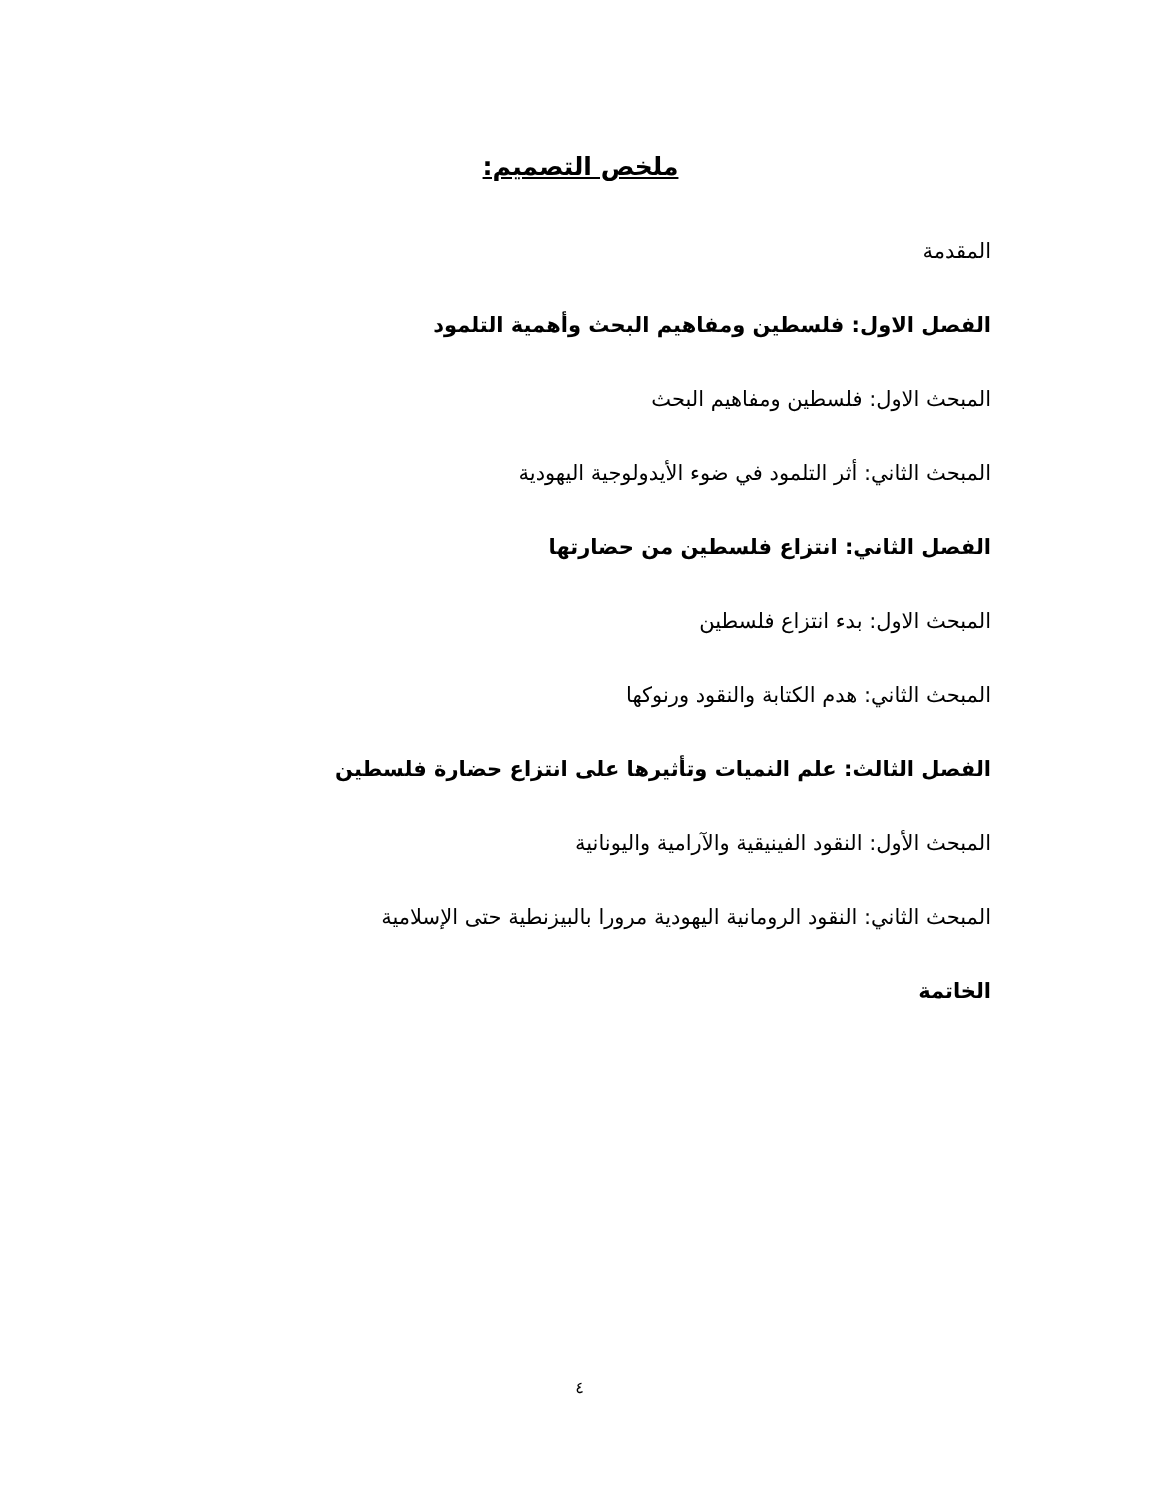ملخص التصميم:
المقدمة
الفصل الاول: فلسطين ومفاهيم البحث وأهمية التلمود
المبحث الاول: فلسطين ومفاهيم البحث
المبحث الثاني: أثر التلمود في ضوء الأيدولوجية اليهودية
الفصل الثاني: انتزاع فلسطين من حضارتها
المبحث الاول: بدء انتزاع فلسطين
المبحث الثاني: هدم الكتابة والنقود ورنوكها
الفصل الثالث: علم النميات وتأثيرها على انتزاع حضارة فلسطين
المبحث الأول: النقود الفينيقية والآرامية واليونانية
المبحث الثاني: النقود الرومانية اليهودية مرورا بالبيزنطية حتى الإسلامية
الخاتمة
٤